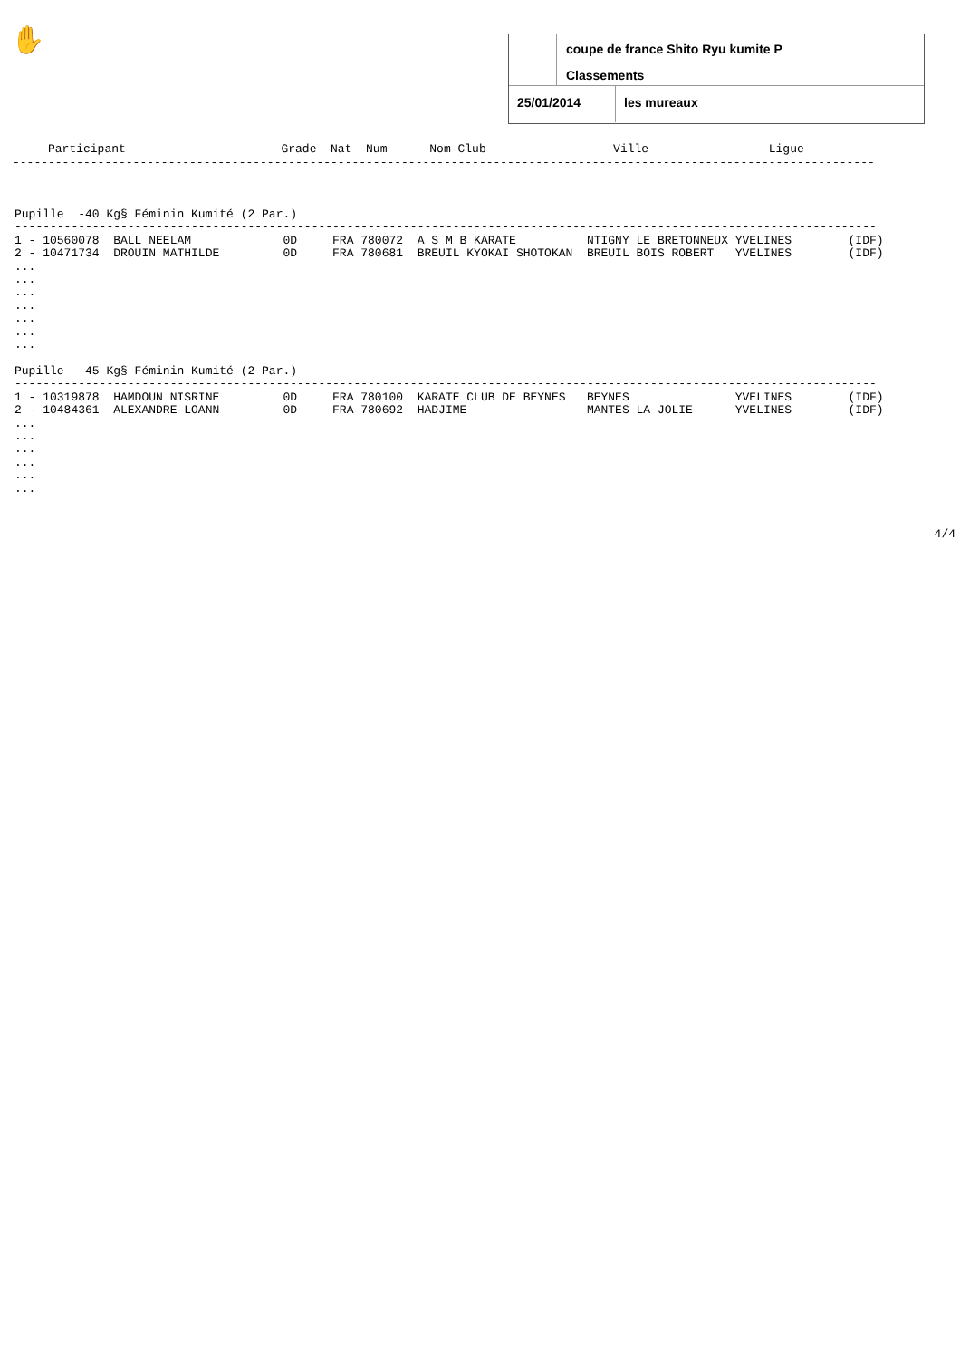✋
coupe de france Shito Ryu kumite P
Classements
25/01/2014 les mureaux
Participant Grade Nat Num Nom-Club Ville Ligue --------------------------------------------------------------------------------------------------------------------------
Pupille -40 Kg§ Féminin Kumité (2 Par.) -------------------------------------------------------------------------------------------------------------------------- 1 - 10560078 BALL NEELAM 0D FRA 780072 A S M B KARATE NTIGNY LE BRETONNEUX YVELINES (IDF) 2 - 10471734 DROUIN MATHILDE 0D FRA 780681 BREUIL KYOKAI SHOTOKAN BREUIL BOIS ROBERT YVELINES (IDF) ... ... ... ... ... ... ... Pupille -45 Kg§ Féminin Kumité (2 Par.) -------------------------------------------------------------------------------------------------------------------------- 1 - 10319878 HAMDOUN NISRINE 0D FRA 780100 KARATE CLUB DE BEYNES BEYNES YVELINES (IDF) 2 - 10484361 ALEXANDRE LOANN 0D FRA 780692 HADJIME MANTES LA JOLIE YVELINES (IDF) ... ... ... ... ... ...
4/4